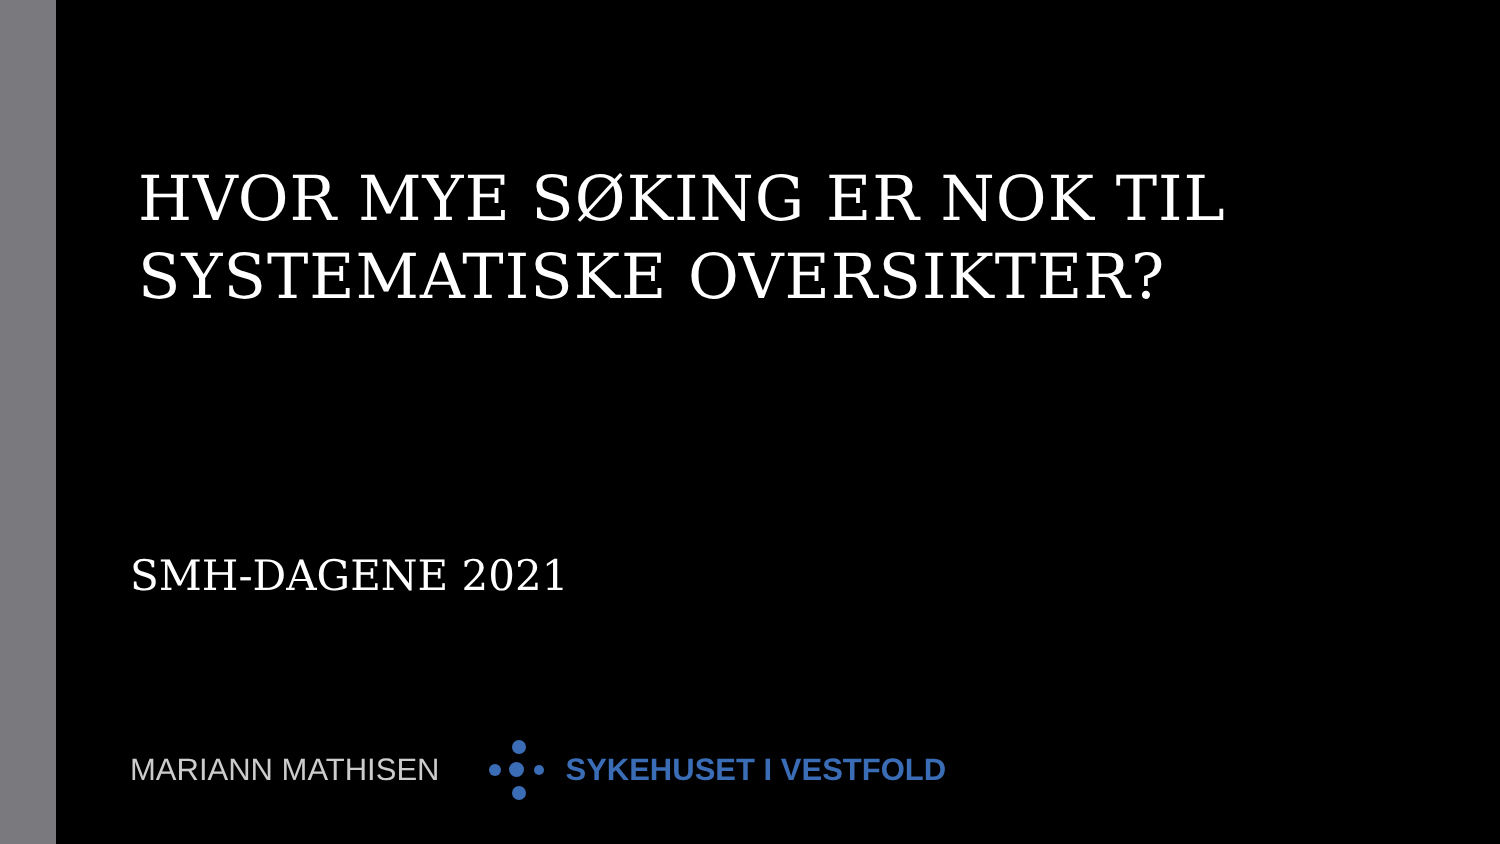HVOR MYE SØKING ER NOK TIL
SYSTEMATISKE OVERSIKTER?
SMH-DAGENE 2021
MARIANN MATHISEN SYKEHUSET I VESTFOLD